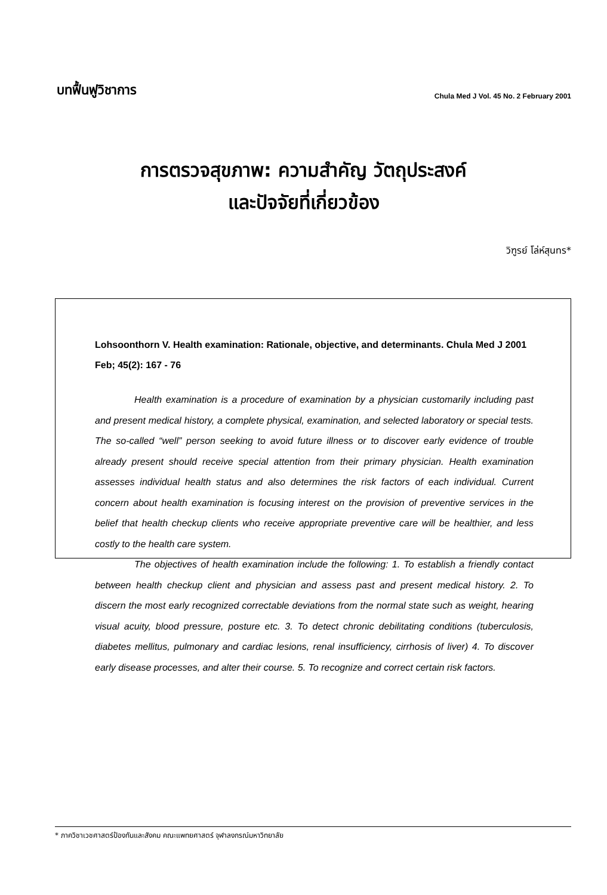บทฟื้นฟูวิชาการ
Chula Med J Vol. 45 No. 2 February 2001
การตรวจสุขภาพ: ความสำคัญ วัตถุประสงค์
และปัจจัยที่เกี่ยวข้อง
วิฑูรย์ โล่ห์สุนทร*
Lohsoonthorn V. Health examination: Rationale, objective, and determinants. Chula Med J 2001 Feb; 45(2): 167 - 76
Health examination is a procedure of examination by a physician customarily including past and present medical history, a complete physical, examination, and selected laboratory or special tests. The so-called “well” person seeking to avoid future illness or to discover early evidence of trouble already present should receive special attention from their primary physician. Health examination assesses individual health status and also determines the risk factors of each individual. Current concern about health examination is focusing interest on the provision of preventive services in the belief that health checkup clients who receive appropriate preventive care will be healthier, and less costly to the health care system.
The objectives of health examination include the following: 1. To establish a friendly contact between health checkup client and physician and assess past and present medical history. 2. To discern the most early recognized correctable deviations from the normal state such as weight, hearing visual acuity, blood pressure, posture etc. 3. To detect chronic debilitating conditions (tuberculosis, diabetes mellitus, pulmonary and cardiac lesions, renal insufficiency, cirrhosis of liver) 4. To discover early disease processes, and alter their course. 5. To recognize and correct certain risk factors.
* ภาควิชาเวชศาสตร์ป้องกันและสังคม คณะแพทยศาสตร์ จุฬาลงกรณ์มหาวิทยาลัย